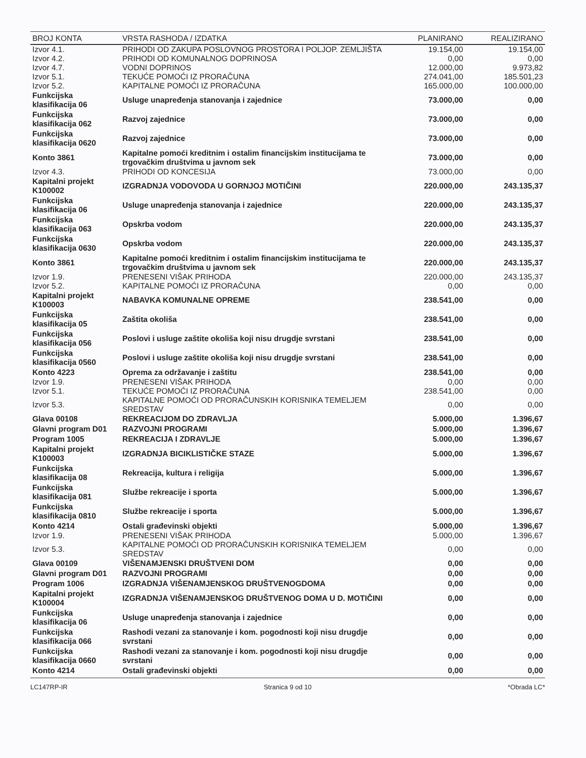| BROJ KONTA | VRSTA RASHODA / IZDATKA | PLANIRANO | REALIZIRANO |
| --- | --- | --- | --- |
| Izvor 4.1. | PRIHODI OD ZAKUPA POSLOVNOG PROSTORA I POLJOP. ZEMLJIŠTA | 19.154,00 | 19.154,00 |
| Izvor 4.2. | PRIHODI OD KOMUNALNOG DOPRINOSA | 0,00 | 0,00 |
| Izvor 4.7. | VODNI DOPRINOS | 12.000,00 | 9.973,82 |
| Izvor 5.1. | TEKUĆE POMOĆI IZ PRORAČUNA | 274.041,00 | 185.501,23 |
| Izvor 5.2. | KAPITALNE POMOĆI IZ PRORAČUNA | 165.000,00 | 100.000,00 |
| Funkcijska klasifikacija 06 | Usluge unapređenja stanovanja i zajednice | 73.000,00 | 0,00 |
| Funkcijska klasifikacija 062 | Razvoj zajednice | 73.000,00 | 0,00 |
| Funkcijska klasifikacija 0620 | Razvoj zajednice | 73.000,00 | 0,00 |
| Konto 3861 | Kapitalne pomoći kreditnim i ostalim financijskim institucijama te trgovačkim društvima u javnom sek | 73.000,00 | 0,00 |
| Izvor 4.3. | PRIHODI OD KONCESIJA | 73.000,00 | 0,00 |
| Kapitalni projekt K100002 | IZGRADNJA VODOVODA U GORNJOJ MOTIČINI | 220.000,00 | 243.135,37 |
| Funkcijska klasifikacija 06 | Usluge unapređenja stanovanja i zajednice | 220.000,00 | 243.135,37 |
| Funkcijska klasifikacija 063 | Opskrba vodom | 220.000,00 | 243.135,37 |
| Funkcijska klasifikacija 0630 | Opskrba vodom | 220.000,00 | 243.135,37 |
| Konto 3861 | Kapitalne pomoći kreditnim i ostalim financijskim institucijama te trgovačkim društvima u javnom sek | 220.000,00 | 243.135,37 |
| Izvor 1.9. | PRENESENI VIŠAK PRIHODA | 220.000,00 | 243.135,37 |
| Izvor 5.2. | KAPITALNE POMOĆI IZ PRORAČUNA | 0,00 | 0,00 |
| Kapitalni projekt K100003 | NABAVKA KOMUNALNE OPREME | 238.541,00 | 0,00 |
| Funkcijska klasifikacija 05 | Zaštita okoliša | 238.541,00 | 0,00 |
| Funkcijska klasifikacija 056 | Poslovi i usluge zaštite okoliša koji nisu drugdje svrstani | 238.541,00 | 0,00 |
| Funkcijska klasifikacija 0560 | Poslovi i usluge zaštite okoliša koji nisu drugdje svrstani | 238.541,00 | 0,00 |
| Konto 4223 | Oprema za održavanje i zaštitu | 238.541,00 | 0,00 |
| Izvor 1.9. | PRENESENI VIŠAK PRIHODA | 0,00 | 0,00 |
| Izvor 5.1. | TEKUĆE POMOĆI IZ PRORAČUNA | 238.541,00 | 0,00 |
| Izvor 5.3. | KAPITALNE POMOĆI OD PRORAČUNSKIH KORISNIKA TEMELJEM SREDSTAV | 0,00 | 0,00 |
| Glava 00108 | REKREACIJOM DO ZDRAVLJA | 5.000,00 | 1.396,67 |
| Glavni program D01 | RAZVOJNI PROGRAMI | 5.000,00 | 1.396,67 |
| Program 1005 | REKREACIJA I ZDRAVLJE | 5.000,00 | 1.396,67 |
| Kapitalni projekt K100003 | IZGRADNJA BICIKLISTIČKE STAZE | 5.000,00 | 1.396,67 |
| Funkcijska klasifikacija 08 | Rekreacija, kultura i religija | 5.000,00 | 1.396,67 |
| Funkcijska klasifikacija 081 | Službe rekreacije i sporta | 5.000,00 | 1.396,67 |
| Funkcijska klasifikacija 0810 | Službe rekreacije i sporta | 5.000,00 | 1.396,67 |
| Konto 4214 | Ostali građevinski objekti | 5.000,00 | 1.396,67 |
| Izvor 1.9. | PRENESENI VIŠAK PRIHODA | 5.000,00 | 1.396,67 |
| Izvor 5.3. | KAPITALNE POMOĆI OD PRORAČUNSKIH KORISNIKA TEMELJEM SREDSTAV | 0,00 | 0,00 |
| Glava 00109 | VIŠENAMJENSKI DRUŠTVENI DOM | 0,00 | 0,00 |
| Glavni program D01 | RAZVOJNI PROGRAMI | 0,00 | 0,00 |
| Program 1006 | IZGRADNJA VIŠENAMJENSKOG DRUŠTVENOGDOMA | 0,00 | 0,00 |
| Kapitalni projekt K100004 | IZGRADNJA VIŠENAMJENSKOG DRUŠTVENOG DOMA U D. MOTIČINI | 0,00 | 0,00 |
| Funkcijska klasifikacija 06 | Usluge unapređenja stanovanja i zajednice | 0,00 | 0,00 |
| Funkcijska klasifikacija 066 | Rashodi vezani za stanovanje i kom. pogodnosti koji nisu drugdje svrstani | 0,00 | 0,00 |
| Funkcijska klasifikacija 0660 | Rashodi vezani za stanovanje i kom. pogodnosti koji nisu drugdje svrstani | 0,00 | 0,00 |
| Konto 4214 | Ostali građevinski objekti | 0,00 | 0,00 |
LC147RP-IR Stranica 9 od 10 *Obrada LC*